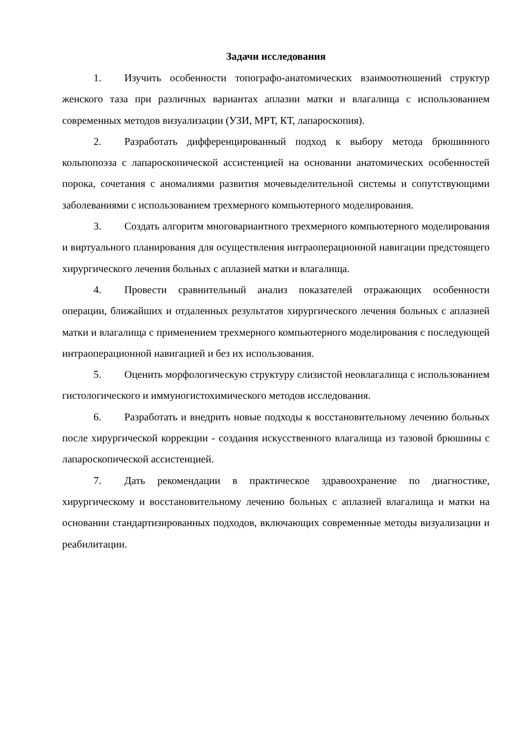Задачи исследования
1. Изучить особенности топографо-анатомических взаимоотношений структур женского таза при различных вариантах аплазии матки и влагалища с использованием современных методов визуализации (УЗИ, МРТ, КТ, лапароскопия).
2. Разработать дифференцированный подход к выбору метода брюшинного кольпопоэза с лапароскопической ассистенцией на основании анатомических особенностей порока, сочетания с аномалиями развития мочевыделительной системы и сопутствующими заболеваниями с использованием трехмерного компьютерного моделирования.
3. Создать алгоритм многовариантного трехмерного компьютерного моделирования и виртуального планирования для осуществления интраоперационной навигации предстоящего хирургического лечения больных с аплазией матки и влагалища.
4. Провести сравнительный анализ показателей отражающих особенности операции, ближайших и отдаленных результатов хирургического лечения больных с аплазией матки и влагалища с применением трехмерного компьютерного моделирования с последующей интраоперационной навигацией и без их использования.
5. Оценить морфологическую структуру слизистой неовлагалища с использованием гистологического и иммуногистохимического методов исследования.
6. Разработать и внедрить новые подходы к восстановительному лечению больных после хирургической коррекции - создания искусственного влагалища из тазовой брюшины с лапароскопической ассистенцией.
7. Дать рекомендации в практическое здравоохранение по диагностике, хирургическому и восстановительному лечению больных с аплазией влагалища и матки на основании стандартизированных подходов, включающих современные методы визуализации и реабилитации.